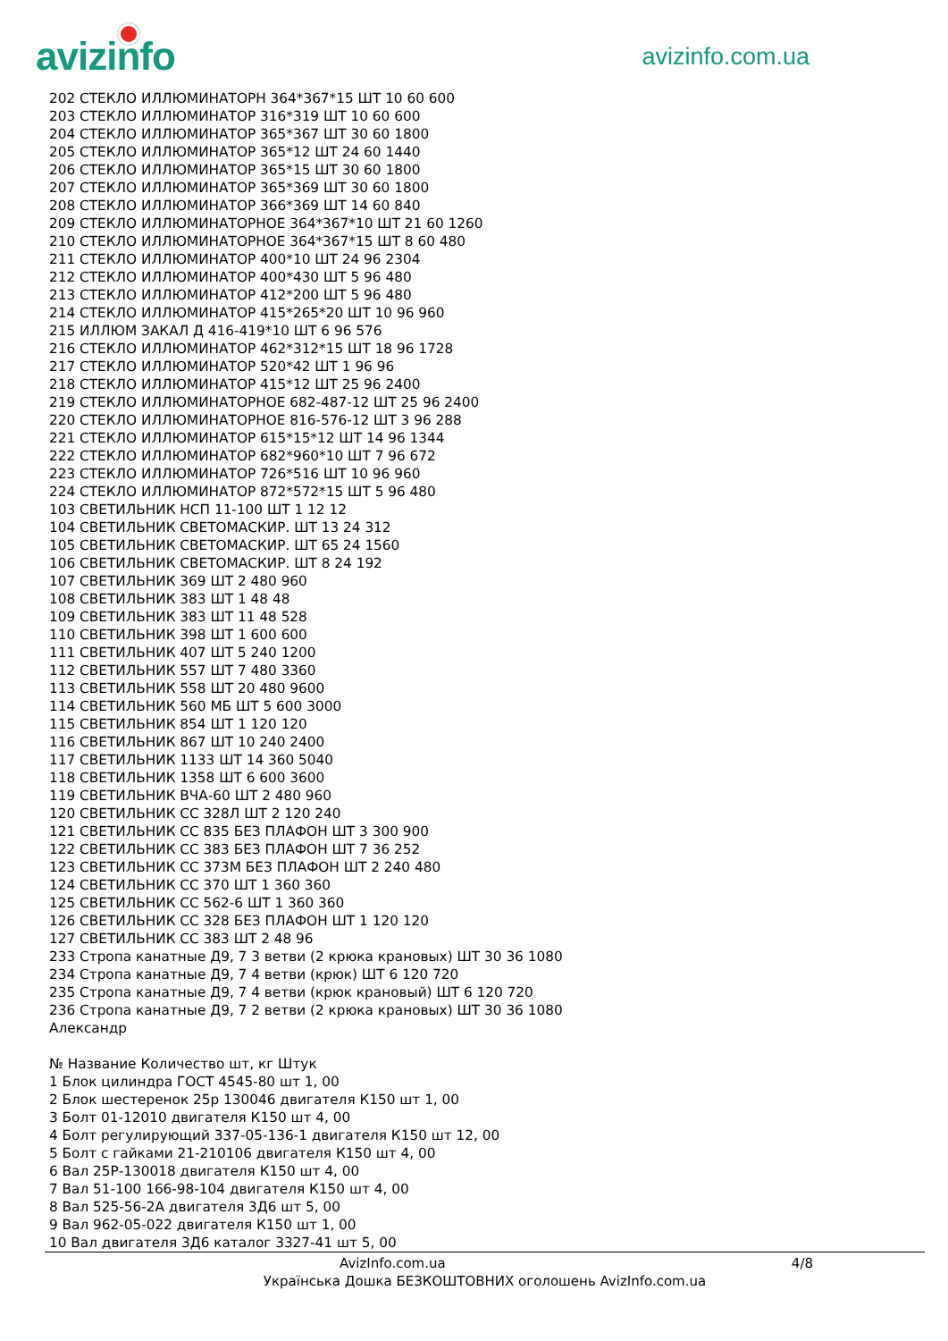avizinfo
avizinfo.com.ua
202 СТЕКЛО ИЛЛЮМИНАТОРН 364*367*15 ШТ 10 60 600
203 СТЕКЛО ИЛЛЮМИНАТОР 316*319 ШТ 10 60 600
204 СТЕКЛО ИЛЛЮМИНАТОР 365*367 ШТ 30 60 1800
205 СТЕКЛО ИЛЛЮМИНАТОР 365*12 ШТ 24 60 1440
206 СТЕКЛО ИЛЛЮМИНАТОР 365*15 ШТ 30 60 1800
207 СТЕКЛО ИЛЛЮМИНАТОР 365*369 ШТ 30 60 1800
208 СТЕКЛО ИЛЛЮМИНАТОР 366*369 ШТ 14 60 840
209 СТЕКЛО ИЛЛЮМИНАТОРНОЕ 364*367*10 ШТ 21 60 1260
210 СТЕКЛО ИЛЛЮМИНАТОРНОЕ 364*367*15 ШТ 8 60 480
211 СТЕКЛО ИЛЛЮМИНАТОР 400*10 ШТ 24 96 2304
212 СТЕКЛО ИЛЛЮМИНАТОР 400*430 ШТ 5 96 480
213 СТЕКЛО ИЛЛЮМИНАТОР 412*200 ШТ 5 96 480
214 СТЕКЛО ИЛЛЮМИНАТОР 415*265*20 ШТ 10 96 960
215 ИЛЛЮМ ЗАКАЛ Д 416-419*10 ШТ 6 96 576
216 СТЕКЛО ИЛЛЮМИНАТОР 462*312*15 ШТ 18 96 1728
217 СТЕКЛО ИЛЛЮМИНАТОР 520*42 ШТ 1 96 96
218 СТЕКЛО ИЛЛЮМИНАТОР 415*12 ШТ 25 96 2400
219 СТЕКЛО ИЛЛЮМИНАТОРНОЕ 682-487-12 ШТ 25 96 2400
220 СТЕКЛО ИЛЛЮМИНАТОРНОЕ 816-576-12 ШТ 3 96 288
221 СТЕКЛО ИЛЛЮМИНАТОР 615*15*12 ШТ 14 96 1344
222 СТЕКЛО ИЛЛЮМИНАТОР 682*960*10 ШТ 7 96 672
223 СТЕКЛО ИЛЛЮМИНАТОР 726*516 ШТ 10 96 960
224 СТЕКЛО ИЛЛЮМИНАТОР 872*572*15 ШТ 5 96 480
103 СВЕТИЛЬНИК НСП 11-100 ШТ 1 12 12
104 СВЕТИЛЬНИК СВЕТОМАСКИР. ШТ 13 24 312
105 СВЕТИЛЬНИК СВЕТОМАСКИР. ШТ 65 24 1560
106 СВЕТИЛЬНИК СВЕТОМАСКИР. ШТ 8 24 192
107 СВЕТИЛЬНИК 369 ШТ 2 480 960
108 СВЕТИЛЬНИК 383 ШТ 1 48 48
109 СВЕТИЛЬНИК 383 ШТ 11 48 528
110 СВЕТИЛЬНИК 398 ШТ 1 600 600
111 СВЕТИЛЬНИК 407 ШТ 5 240 1200
112 СВЕТИЛЬНИК 557 ШТ 7 480 3360
113 СВЕТИЛЬНИК 558 ШТ 20 480 9600
114 СВЕТИЛЬНИК 560 МБ ШТ 5 600 3000
115 СВЕТИЛЬНИК 854 ШТ 1 120 120
116 СВЕТИЛЬНИК 867 ШТ 10 240 2400
117 СВЕТИЛЬНИК 1133 ШТ 14 360 5040
118 СВЕТИЛЬНИК 1358 ШТ 6 600 3600
119 СВЕТИЛЬНИК ВЧА-60 ШТ 2 480 960
120 СВЕТИЛЬНИК СС 328Л ШТ 2 120 240
121 СВЕТИЛЬНИК СС 835 БЕЗ ПЛАФОН ШТ 3 300 900
122 СВЕТИЛЬНИК СС 383 БЕЗ ПЛАФОН ШТ 7 36 252
123 СВЕТИЛЬНИК СС 373М БЕЗ ПЛАФОН ШТ 2 240 480
124 СВЕТИЛЬНИК СС 370 ШТ 1 360 360
125 СВЕТИЛЬНИК СС 562-6 ШТ 1 360 360
126 СВЕТИЛЬНИК СС 328 БЕЗ ПЛАФОН ШТ 1 120 120
127 СВЕТИЛЬНИК СС 383 ШТ 2 48 96
233 Стропа канатные Д9, 7 3 ветви (2 крюка крановых) ШТ 30 36 1080
234 Стропа канатные Д9, 7 4 ветви (крюк) ШТ 6 120 720
235 Стропа канатные Д9, 7 4 ветви (крюк крановый) ШТ 6 120 720
236 Стропа канатные Д9, 7 2 ветви (2 крюка крановых) ШТ 30 36 1080
Александр
№ Название Количество шт, кг Штук
1 Блок цилиндра ГОСТ 4545-80 шт 1, 00
2 Блок шестеренок 25р 130046 двигателя К150 шт 1, 00
3 Болт 01-12010 двигателя К150 шт 4, 00
4 Болт регулирующий 337-05-136-1 двигателя К150 шт 12, 00
5 Болт с гайками 21-210106 двигателя К150 шт 4, 00
6 Вал 25Р-130018 двигателя К150 шт 4, 00
7 Вал 51-100 166-98-104 двигателя К150 шт 4, 00
8 Вал 525-56-2А двигателя 3Д6 шт 5, 00
9 Вал 962-05-022 двигателя К150 шт 1, 00
10 Вал двигателя 3Д6 каталог 3327-41 шт 5, 00
AvizInfo.com.ua 4/8
Українська Дошка БЕЗКОШТОВНИХ оголошень AvizInfo.com.ua